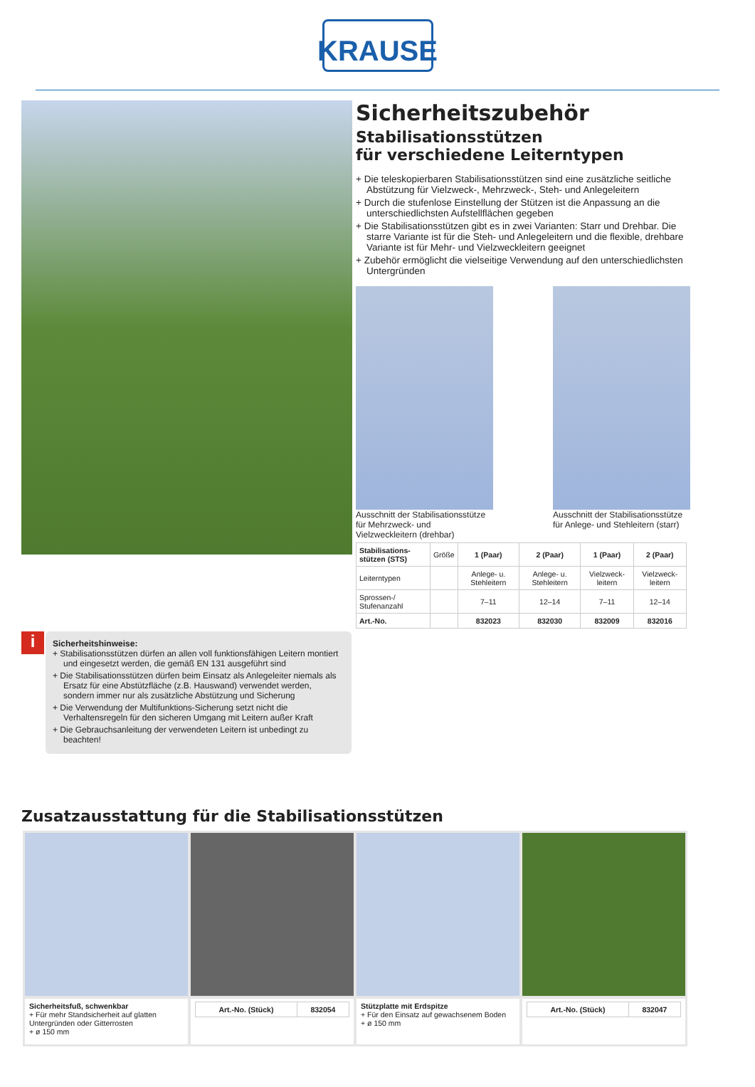KRAUSE
Sicherheitszubehör
Stabilisationsstützen
für verschiedene Leiterntypen
+ Die teleskopierbaren Stabilisationsstützen sind eine zusätzliche seitliche Abstützung für Vielzweck-, Mehrzweck-, Steh- und Anlegeleitern
+ Durch die stufenlose Einstellung der Stützen ist die Anpassung an die unterschiedlichsten Aufstellflächen gegeben
+ Die Stabilisationsstützen gibt es in zwei Varianten: Starr und Drehbar. Die starre Variante ist für die Steh- und Anlegeleitern und die flexible, drehbare Variante ist für Mehr- und Vielzweckleitern geeignet
+ Zubehör ermöglicht die vielseitige Verwendung auf den unterschiedlichsten Untergründen
Ausschnitt der Stabilisationsstütze für Mehrzweck- und Vielzweckleitern (drehbar)
Ausschnitt der Stabilisationsstütze für Anlege- und Stehleitern (starr)
| Stabilisations- stützen (STS) | Größe | 1 (Paar) | 2 (Paar) | 1 (Paar) | 2 (Paar) |
| Leiterntypen | | Anlege- u. Stehleitern | Anlege- u. Stehleitern | Vielzweck-leitern | Vielzweck-leitern |
| Sprossen-/ Stufenanzahl | | 7–11 | 12–14 | 7–11 | 12–14 |
| Art.-No. | | 832023 | 832030 | 832009 | 832016 |
i
Sicherheitshinweise:
+ Stabilisationsstützen dürfen an allen voll funktionsfähigen Leitern montiert und eingesetzt werden, die gemäß EN 131 ausgeführt sind
+ Die Stabilisationsstützen dürfen beim Einsatz als Anlegeleiter niemals als Ersatz für eine Abstützfläche (z.B. Hauswand) verwendet werden, sondern immer nur als zusätzliche Abstützung und Sicherung
+ Die Verwendung der Multifunktions-Sicherung setzt nicht die Verhaltensregeln für den sicheren Umgang mit Leitern außer Kraft
+ Die Gebrauchsanleitung der verwendeten Leitern ist unbedingt zu beachten!
Zusatzausstattung für die Stabilisationsstützen
Sicherheitsfuß, schwenkbar
+ Für mehr Standsicherheit auf glatten Untergründen oder Gitterrosten
+ ø 150 mm
| Art.-No. (Stück) | 832054 |
| --- | --- |
Stützplatte mit Erdspitze
+ Für den Einsatz auf gewachsenem Boden
+ ø 150 mm
| Art.-No. (Stück) | 832047 |
| --- | --- |